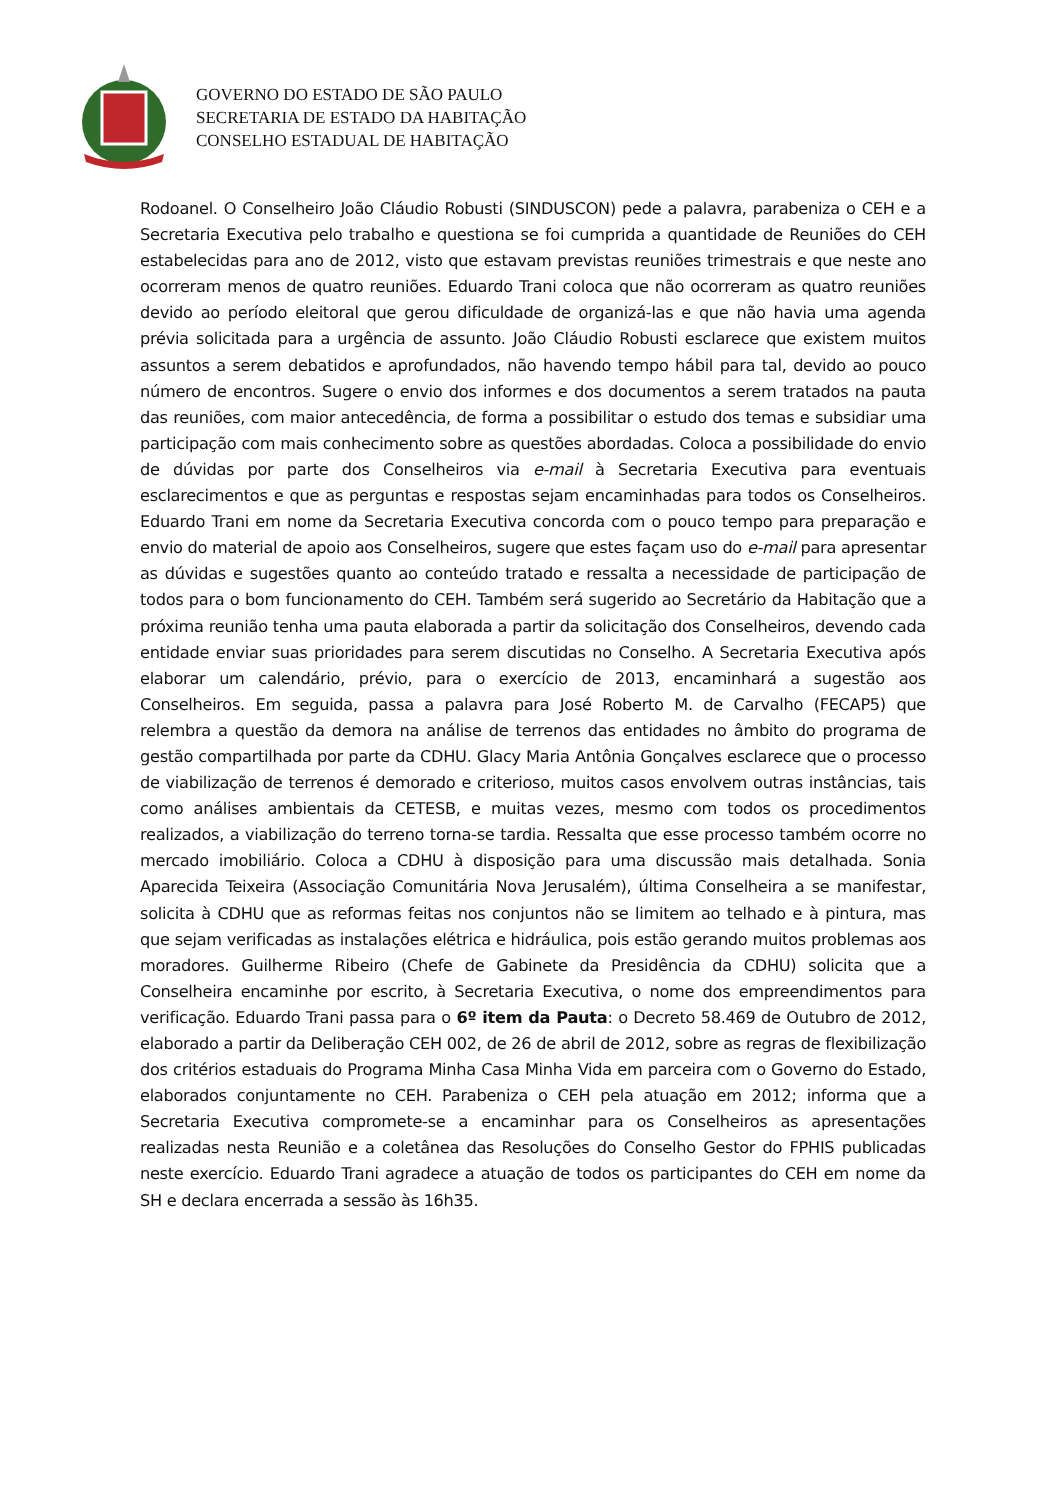GOVERNO DO ESTADO DE SÃO PAULO
SECRETARIA DE ESTADO DA HABITAÇÃO
CONSELHO ESTADUAL DE HABITAÇÃO
Rodoanel. O Conselheiro João Cláudio Robusti (SINDUSCON) pede a palavra, parabeniza o CEH e a Secretaria Executiva pelo trabalho e questiona se foi cumprida a quantidade de Reuniões do CEH estabelecidas para ano de 2012, visto que estavam previstas reuniões trimestrais e que neste ano ocorreram menos de quatro reuniões. Eduardo Trani coloca que não ocorreram as quatro reuniões devido ao período eleitoral que gerou dificuldade de organizá-las e que não havia uma agenda prévia solicitada para a urgência de assunto. João Cláudio Robusti esclarece que existem muitos assuntos a serem debatidos e aprofundados, não havendo tempo hábil para tal, devido ao pouco número de encontros. Sugere o envio dos informes e dos documentos a serem tratados na pauta das reuniões, com maior antecedência, de forma a possibilitar o estudo dos temas e subsidiar uma participação com mais conhecimento sobre as questões abordadas. Coloca a possibilidade do envio de dúvidas por parte dos Conselheiros via e-mail à Secretaria Executiva para eventuais esclarecimentos e que as perguntas e respostas sejam encaminhadas para todos os Conselheiros. Eduardo Trani em nome da Secretaria Executiva concorda com o pouco tempo para preparação e envio do material de apoio aos Conselheiros, sugere que estes façam uso do e-mail para apresentar as dúvidas e sugestões quanto ao conteúdo tratado e ressalta a necessidade de participação de todos para o bom funcionamento do CEH. Também será sugerido ao Secretário da Habitação que a próxima reunião tenha uma pauta elaborada a partir da solicitação dos Conselheiros, devendo cada entidade enviar suas prioridades para serem discutidas no Conselho. A Secretaria Executiva após elaborar um calendário, prévio, para o exercício de 2013, encaminhará a sugestão aos Conselheiros. Em seguida, passa a palavra para José Roberto M. de Carvalho (FECAP5) que relembra a questão da demora na análise de terrenos das entidades no âmbito do programa de gestão compartilhada por parte da CDHU. Glacy Maria Antônia Gonçalves esclarece que o processo de viabilização de terrenos é demorado e criterioso, muitos casos envolvem outras instâncias, tais como análises ambientais da CETESB, e muitas vezes, mesmo com todos os procedimentos realizados, a viabilização do terreno torna-se tardia. Ressalta que esse processo também ocorre no mercado imobiliário. Coloca a CDHU à disposição para uma discussão mais detalhada. Sonia Aparecida Teixeira (Associação Comunitária Nova Jerusalém), última Conselheira a se manifestar, solicita à CDHU que as reformas feitas nos conjuntos não se limitem ao telhado e à pintura, mas que sejam verificadas as instalações elétrica e hidráulica, pois estão gerando muitos problemas aos moradores. Guilherme Ribeiro (Chefe de Gabinete da Presidência da CDHU) solicita que a Conselheira encaminhe por escrito, à Secretaria Executiva, o nome dos empreendimentos para verificação. Eduardo Trani passa para o 6º item da Pauta: o Decreto 58.469 de Outubro de 2012, elaborado a partir da Deliberação CEH 002, de 26 de abril de 2012, sobre as regras de flexibilização dos critérios estaduais do Programa Minha Casa Minha Vida em parceira com o Governo do Estado, elaborados conjuntamente no CEH. Parabeniza o CEH pela atuação em 2012; informa que a Secretaria Executiva compromete-se a encaminhar para os Conselheiros as apresentações realizadas nesta Reunião e a coletânea das Resoluções do Conselho Gestor do FPHIS publicadas neste exercício. Eduardo Trani agradece a atuação de todos os participantes do CEH em nome da SH e declara encerrada a sessão às 16h35.